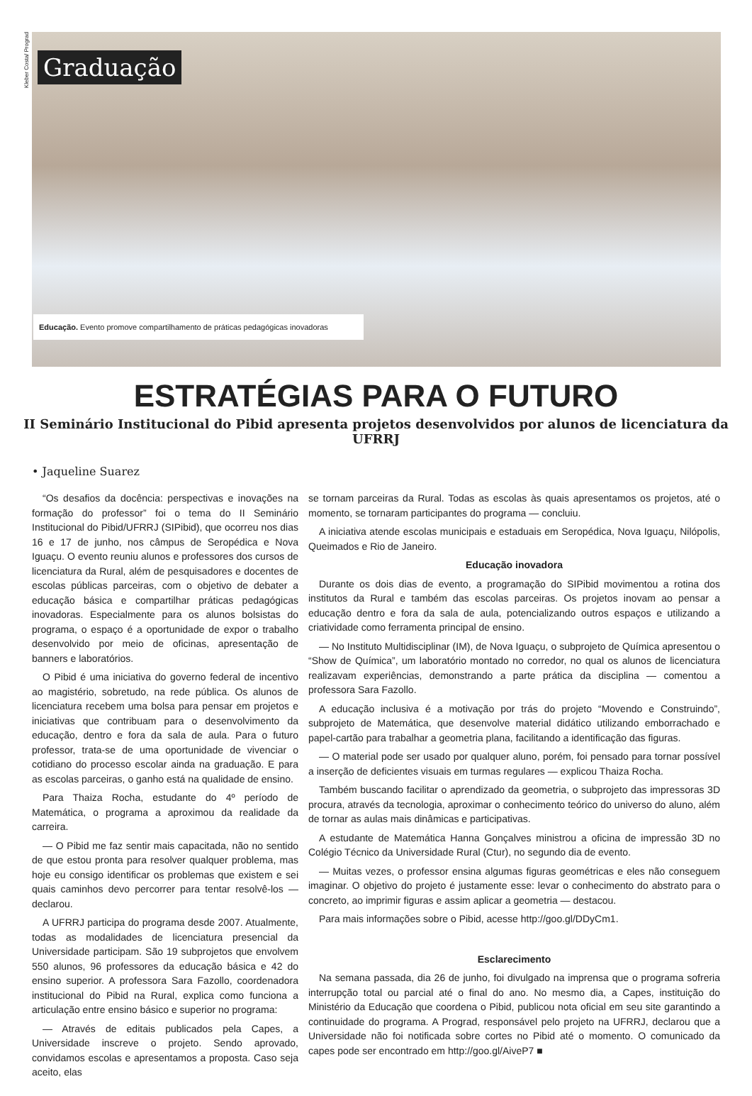Kleber Costa/ Prograd
Graduação
Educação. Evento promove compartilhamento de práticas pedagógicas inovadoras
ESTRATÉGIAS PARA O FUTURO
II Seminário Institucional do Pibid apresenta projetos desenvolvidos por alunos de licenciatura da UFRRJ
• Jaqueline Suarez
“Os desafios da docência: perspectivas e inovações na formação do professor” foi o tema do II Seminário Institucional do Pibid/UFRRJ (SIPibid), que ocorreu nos dias 16 e 17 de junho, nos câmpus de Seropédica e Nova Iguaçu. O evento reuniu alunos e professores dos cursos de licenciatura da Rural, além de pesquisadores e docentes de escolas públicas parceiras, com o objetivo de debater a educação básica e compartilhar práticas pedagógicas inovadoras. Especialmente para os alunos bolsistas do programa, o espaço é a oportunidade de expor o trabalho desenvolvido por meio de oficinas, apresentação de banners e laboratórios.
O Pibid é uma iniciativa do governo federal de incentivo ao magistério, sobretudo, na rede pública. Os alunos de licenciatura recebem uma bolsa para pensar em projetos e iniciativas que contribuam para o desenvolvimento da educação, dentro e fora da sala de aula. Para o futuro professor, trata-se de uma oportunidade de vivenciar o cotidiano do processo escolar ainda na graduação. E para as escolas parceiras, o ganho está na qualidade de ensino.
Para Thaiza Rocha, estudante do 4º período de Matemática, o programa a aproximou da realidade da carreira.
— O Pibid me faz sentir mais capacitada, não no sentido de que estou pronta para resolver qualquer problema, mas hoje eu consigo identificar os problemas que existem e sei quais caminhos devo percorrer para tentar resolvê-los — declarou.
A UFRRJ participa do programa desde 2007. Atualmente, todas as modalidades de licenciatura presencial da Universidade participam. São 19 subprojetos que envolvem 550 alunos, 96 professores da educação básica e 42 do ensino superior. A professora Sara Fazollo, coordenadora institucional do Pibid na Rural, explica como funciona a articulação entre ensino básico e superior no programa:
— Através de editais publicados pela Capes, a Universidade inscreve o projeto. Sendo aprovado, convidamos escolas e apresentamos a proposta. Caso seja aceito, elas
se tornam parceiras da Rural. Todas as escolas às quais apresentamos os projetos, até o momento, se tornaram participantes do programa — concluiu.
A iniciativa atende escolas municipais e estaduais em Seropédica, Nova Iguaçu, Nilópolis, Queimados e Rio de Janeiro.
Educação inovadora
Durante os dois dias de evento, a programação do SIPibid movimentou a rotina dos institutos da Rural e também das escolas parceiras. Os projetos inovam ao pensar a educação dentro e fora da sala de aula, potencializando outros espaços e utilizando a criatividade como ferramenta principal de ensino.
— No Instituto Multidisciplinar (IM), de Nova Iguaçu, o subprojeto de Química apresentou o “Show de Química”, um laboratório montado no corredor, no qual os alunos de licenciatura realizavam experiências, demonstrando a parte prática da disciplina — comentou a professora Sara Fazollo.
A educação inclusiva é a motivação por trás do projeto “Movendo e Construindo”, subprojeto de Matemática, que desenvolve material didático utilizando emborrachado e papel-cartão para trabalhar a geometria plana, facilitando a identificação das figuras.
— O material pode ser usado por qualquer aluno, porém, foi pensado para tornar possível a inserção de deficientes visuais em turmas regulares — explicou Thaiza Rocha.
Também buscando facilitar o aprendizado da geometria, o subprojeto das impressoras 3D procura, através da tecnologia, aproximar o conhecimento teórico do universo do aluno, além de tornar as aulas mais dinâmicas e participativas.
A estudante de Matemática Hanna Gonçalves ministrou a oficina de impressão 3D no Colégio Técnico da Universidade Rural (Ctur), no segundo dia de evento.
— Muitas vezes, o professor ensina algumas figuras geométricas e eles não conseguem imaginar. O objetivo do projeto é justamente esse: levar o conhecimento do abstrato para o concreto, ao imprimir figuras e assim aplicar a geometria — destacou.
Para mais informações sobre o Pibid, acesse http://goo.gl/DDyCm1.
Esclarecimento
Na semana passada, dia 26 de junho, foi divulgado na imprensa que o programa sofreria interrupção total ou parcial até o final do ano. No mesmo dia, a Capes, instituição do Ministério da Educação que coordena o Pibid, publicou nota oficial em seu site garantindo a continuidade do programa. A Prograd, responsável pelo projeto na UFRRJ, declarou que a Universidade não foi notificada sobre cortes no Pibid até o momento. O comunicado da capes pode ser encontrado em http://goo.gl/AiveP7 ■